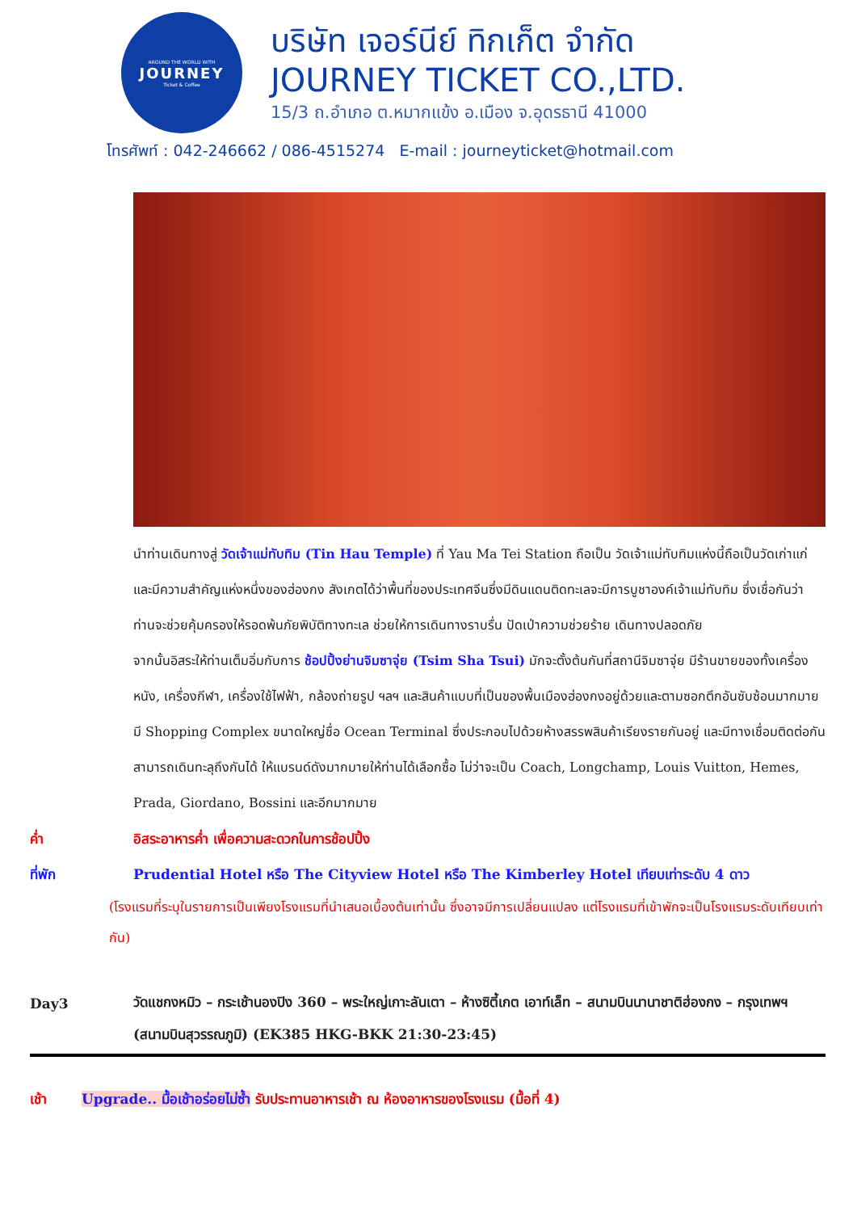AROUND THE WORLD WITH
JOURNEY
Ticket & Coffee
บริษัท เจอร์นีย์ ทิกเก็ต จำกัด
JOURNEY TICKET CO.,LTD.
15/3 ถ.อำเภอ ต.หมากแข้ง อ.เมือง จ.อุดรธานี 41000
โทรศัพท์ : 042-246662 / 086-4515274 E-mail : journeyticket@hotmail.com
นำท่านเดินทางสู่ วัดเจ้าแม่ทับทิม (Tin Hau Temple) ที่ Yau Ma Tei Station ถือเป็น วัดเจ้าแม่ทับทิมแห่งนี้ถือเป็นวัดเก่าแก่และมีความสำคัญแห่งหนึ่งของฮ่องกง สังเกตได้ว่าพื้นที่ของประเทศจีนซึ่งมีดินแดนติดทะเลจะมีการบูชาองค์เจ้าแม่ทับทิม ซึ่งเชื่อกันว่าท่านจะช่วยคุ้มครองให้รอดพ้นภัยพิบัติทางทะเล ช่วยให้การเดินทางราบรื่น ปัดเป่าความช่วยร้าย เดินทางปลอดภัย
จากนั้นอิสระให้ท่านเต็มอิ่มกับการ ช้อปปิ้งย่านจิมซาจุ่ย (Tsim Sha Tsui) มักจะตั้งต้นกันที่สถานีจิมซาจุ่ย มีร้านขายของทั้งเครื่องหนัง, เครื่องกีฬา, เครื่องใช้ไฟฟ้า, กล้องถ่ายรูป ฯลฯ และสินค้าแบบที่เป็นของพื้นเมืองฮ่องกงอยู่ด้วยและตามซอกตึกอันซับซ้อนมากมายมี Shopping Complex ขนาดใหญ่ชื่อ Ocean Terminal ซึ่งประกอบไปด้วยห้างสรรพสินค้าเรียงรายกันอยู่ และมีทางเชื่อมติดต่อกันสามารถเดินทะลุถึงกันได้ ให้แบรนด์ดังมากมายให้ท่านได้เลือกซื้อ ไม่ว่าจะเป็น Coach, Longchamp, Louis Vuitton, Hemes, Prada, Giordano, Bossini และอีกมากมาย
ค่ำ อิสระอาหารค่ำ เพื่อความสะดวกในการช้อปปิ้ง
ที่พัก Prudential Hotel หรือ The Cityview Hotel หรือ The Kimberley Hotel เทียบเท่าระดับ 4 ดาว
(โรงแรมที่ระบุในรายการเป็นเพียงโรงแรมที่นำเสนอเบื้องต้นเท่านั้น ซึ่งอาจมีการเปลี่ยนแปลง แต่โรงแรมที่เข้าพักจะเป็นโรงแรมระดับเทียบเท่ากัน)
Day3
วัดแชกงหมิว – กระเช้านองปิง 360 – พระใหญ่เกาะลันเตา – ห้างซิตี้เกต เอาท์เล็ท – สนามบินนานาชาติฮ่องกง – กรุงเทพฯ (สนามบินสุวรรณภูมิ) (EK385 HKG-BKK 21:30-23:45)
เช้า Upgrade.. มื้อเช้าอร่อยไม่ซ้ำ รับประทานอาหารเช้า ณ ห้องอาหารของโรงแรม (มื้อที่ 4)